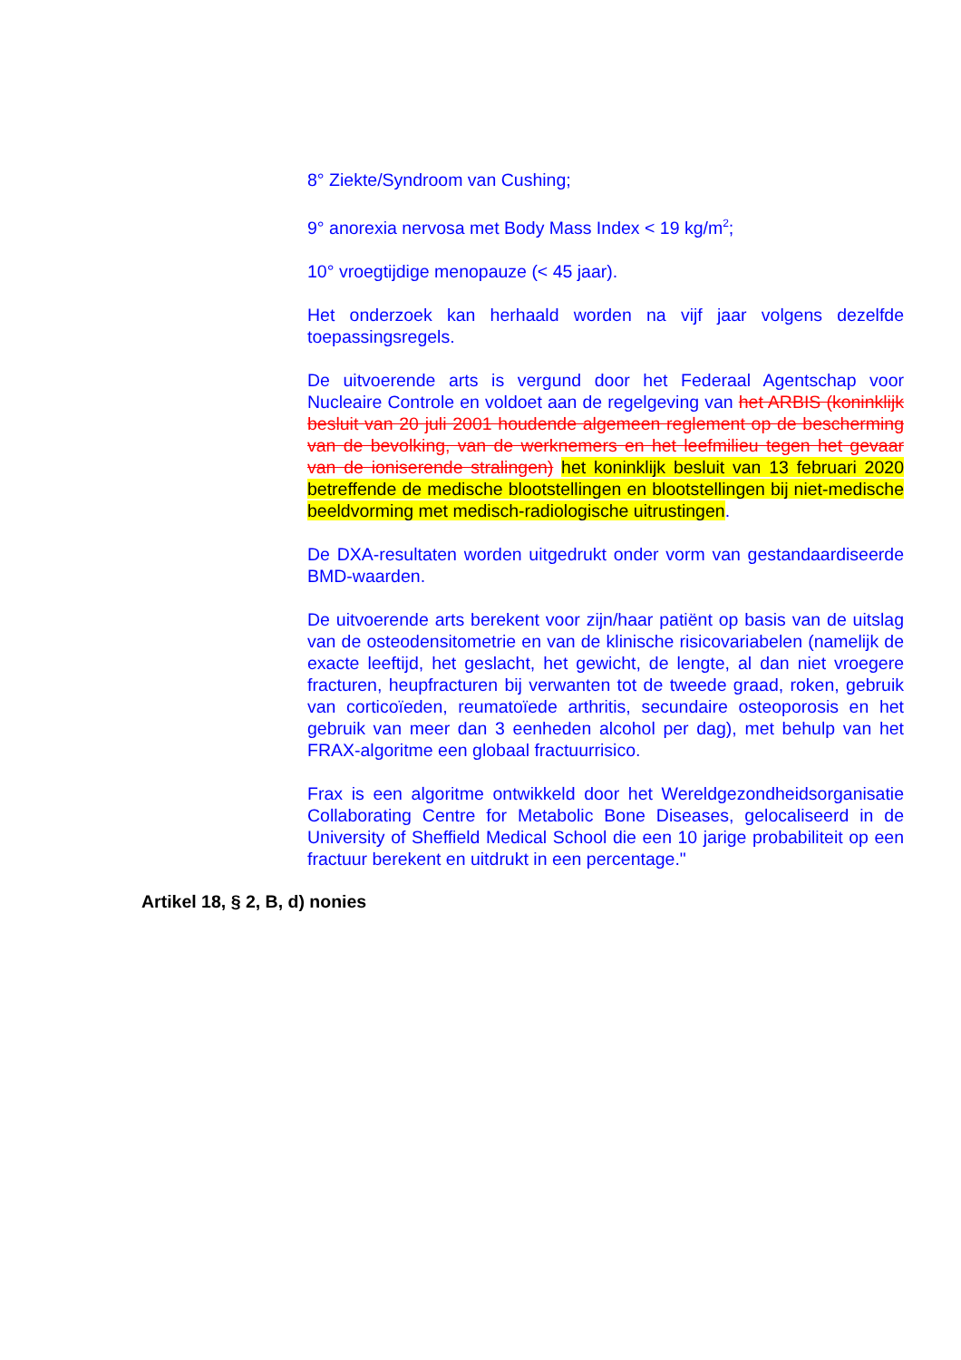8° Ziekte/Syndroom van Cushing;
9° anorexia nervosa met Body Mass Index < 19 kg/m<sup>2</sup>;
10° vroegtijdige menopauze (< 45 jaar).
Het onderzoek kan herhaald worden na vijf jaar volgens dezelfde toepassingsregels.
De uitvoerende arts is vergund door het Federaal Agentschap voor Nucleaire Controle en voldoet aan de regelgeving van het ARBIS (koninklijk besluit van 20 juli 2001 houdende algemeen reglement op de bescherming van de bevolking, van de werknemers en het leefmilieu tegen het gevaar van de ioniserende stralingen) het koninklijk besluit van 13 februari 2020 betreffende de medische blootstellingen en blootstellingen bij niet-medische beeldvorming met medisch-radiologische uitrustingen.
De DXA-resultaten worden uitgedrukt onder vorm van gestandaardiseerde BMD-waarden.
De uitvoerende arts berekent voor zijn/haar patiënt op basis van de uitslag van de osteodensitometrie en van de klinische risicovariabelen (namelijk de exacte leeftijd, het geslacht, het gewicht, de lengte, al dan niet vroegere fracturen, heupfracturen bij verwanten tot de tweede graad, roken, gebruik van corticoïeden, reumatoïede arthritis, secundaire osteoporosis en het gebruik van meer dan 3 eenheden alcohol per dag), met behulp van het FRAX-algoritme een globaal fractuurrisico.
Frax is een algoritme ontwikkeld door het Wereldgezondheidsorganisatie Collaborating Centre for Metabolic Bone Diseases, gelocaliseerd in de University of Sheffield Medical School die een 10 jarige probabiliteit op een fractuur berekent en uitdrukt in een percentage."
Artikel 18, § 2, B, d) nonies